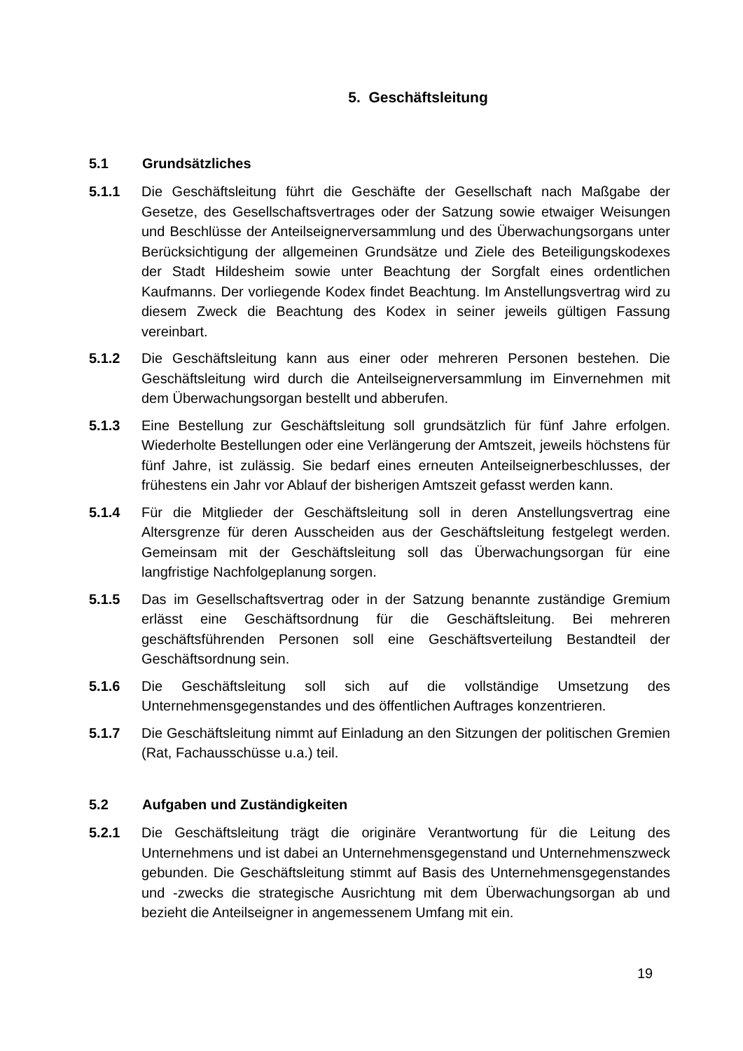5. Geschäftsleitung
5.1 Grundsätzliches
5.1.1 Die Geschäftsleitung führt die Geschäfte der Gesellschaft nach Maßgabe der Gesetze, des Gesellschaftsvertrages oder der Satzung sowie etwaiger Weisungen und Beschlüsse der Anteilseignerversammlung und des Überwachungsorgans unter Berücksichtigung der allgemeinen Grundsätze und Ziele des Beteiligungskodexes der Stadt Hildesheim sowie unter Beachtung der Sorgfalt eines ordentlichen Kaufmanns. Der vorliegende Kodex findet Beachtung. Im Anstellungsvertrag wird zu diesem Zweck die Beachtung des Kodex in seiner jeweils gültigen Fassung vereinbart.
5.1.2 Die Geschäftsleitung kann aus einer oder mehreren Personen bestehen. Die Geschäftsleitung wird durch die Anteilseignerversammlung im Einvernehmen mit dem Überwachungsorgan bestellt und abberufen.
5.1.3 Eine Bestellung zur Geschäftsleitung soll grundsätzlich für fünf Jahre erfolgen. Wiederholte Bestellungen oder eine Verlängerung der Amtszeit, jeweils höchstens für fünf Jahre, ist zulässig. Sie bedarf eines erneuten Anteilseignerbeschlusses, der frühestens ein Jahr vor Ablauf der bisherigen Amtszeit gefasst werden kann.
5.1.4 Für die Mitglieder der Geschäftsleitung soll in deren Anstellungsvertrag eine Altersgrenze für deren Ausscheiden aus der Geschäftsleitung festgelegt werden. Gemeinsam mit der Geschäftsleitung soll das Überwachungsorgan für eine langfristige Nachfolgeplanung sorgen.
5.1.5 Das im Gesellschaftsvertrag oder in der Satzung benannte zuständige Gremium erlässt eine Geschäftsordnung für die Geschäftsleitung. Bei mehreren geschäftsführenden Personen soll eine Geschäftsverteilung Bestandteil der Geschäftsordnung sein.
5.1.6 Die Geschäftsleitung soll sich auf die vollständige Umsetzung des Unternehmensgegenstandes und des öffentlichen Auftrages konzentrieren.
5.1.7 Die Geschäftsleitung nimmt auf Einladung an den Sitzungen der politischen Gremien (Rat, Fachausschüsse u.a.) teil.
5.2 Aufgaben und Zuständigkeiten
5.2.1 Die Geschäftsleitung trägt die originäre Verantwortung für die Leitung des Unternehmens und ist dabei an Unternehmensgegenstand und Unternehmenszweck gebunden. Die Geschäftsleitung stimmt auf Basis des Unternehmensgegenstandes und -zwecks die strategische Ausrichtung mit dem Überwachungsorgan ab und bezieht die Anteilseigner in angemessenem Umfang mit ein.
19